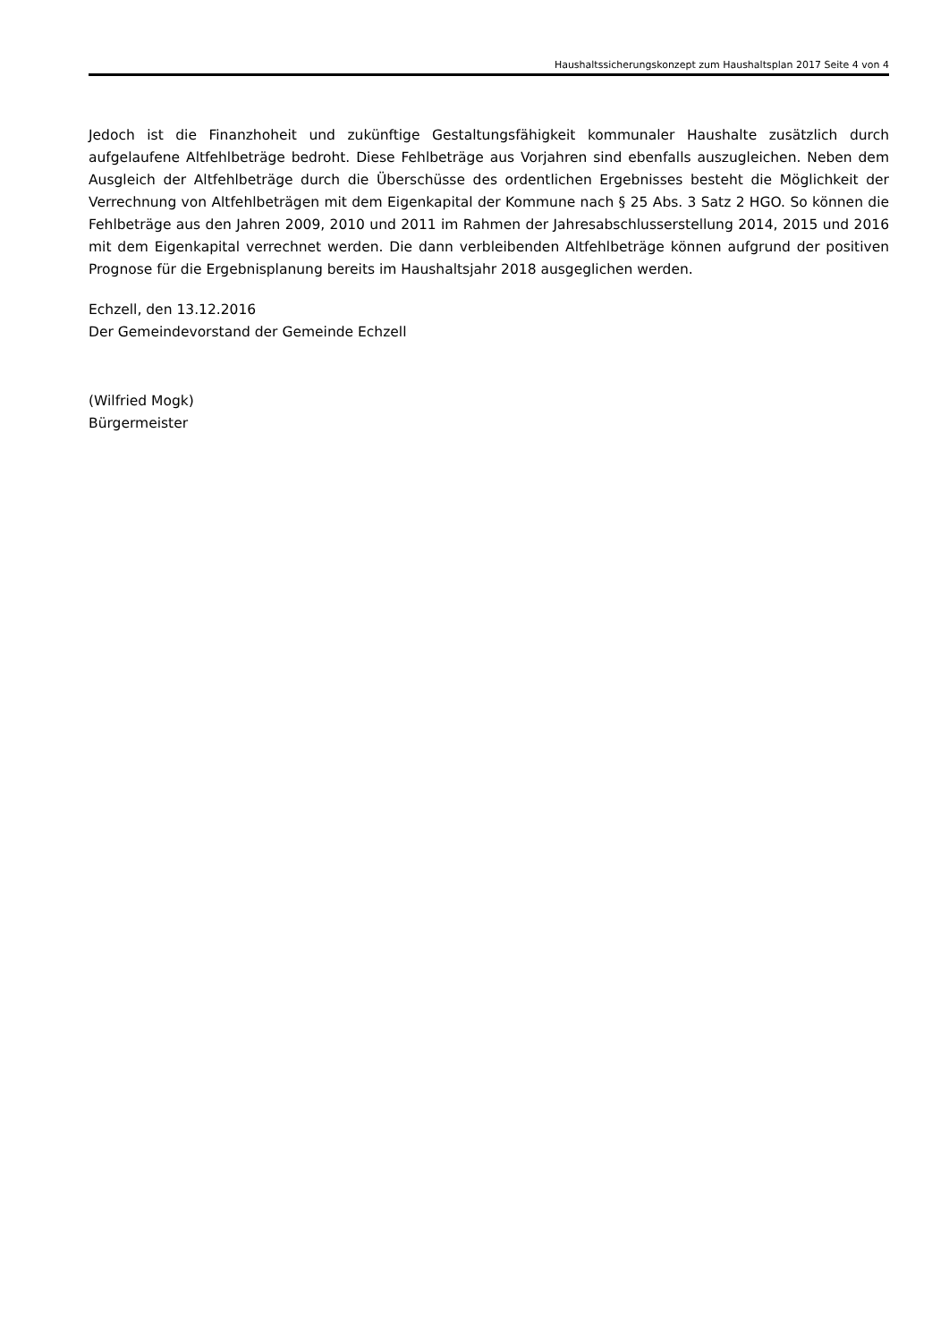Haushaltssicherungskonzept zum Haushaltsplan 2017 Seite 4 von 4
Jedoch ist die Finanzhoheit und zukünftige Gestaltungsfähigkeit kommunaler Haushalte zusätzlich durch aufgelaufene Altfehlbeträge bedroht. Diese Fehlbeträge aus Vorjahren sind ebenfalls auszugleichen. Neben dem Ausgleich der Altfehlbeträge durch die Überschüsse des ordentlichen Ergebnisses besteht die Möglichkeit der Verrechnung von Altfehlbeträgen mit dem Eigenkapital der Kommune nach § 25 Abs. 3 Satz 2 HGO. So können die Fehlbeträge aus den Jahren 2009, 2010 und 2011 im Rahmen der Jahresabschlusserstellung 2014, 2015 und 2016 mit dem Eigenkapital verrechnet werden. Die dann verbleibenden Altfehlbeträge können aufgrund der positiven Prognose für die Ergebnisplanung bereits im Haushaltsjahr 2018 ausgeglichen werden.
Echzell, den 13.12.2016
Der Gemeindevorstand der Gemeinde Echzell
(Wilfried Mogk)
Bürgermeister